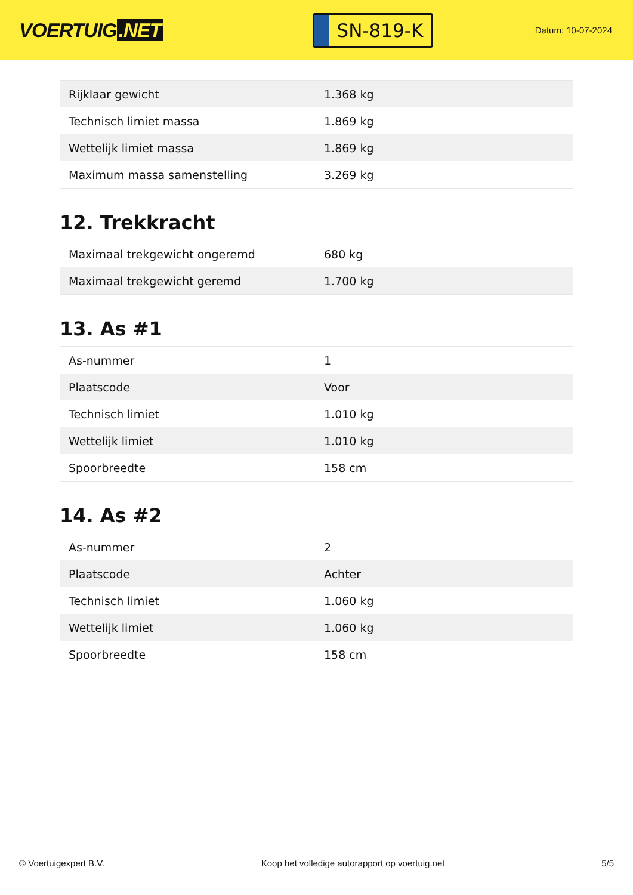VOERTUIG.NET
SN-819-K
Datum: 10-07-2024
| Rijklaar gewicht | 1.368 kg |
| Technisch limiet massa | 1.869 kg |
| Wettelijk limiet massa | 1.869 kg |
| Maximum massa samenstelling | 3.269 kg |
12. Trekkracht
| Maximaal trekgewicht ongeremd | 680 kg |
| Maximaal trekgewicht geremd | 1.700 kg |
13. As #1
| As-nummer | 1 |
| Plaatscode | Voor |
| Technisch limiet | 1.010 kg |
| Wettelijk limiet | 1.010 kg |
| Spoorbreedte | 158 cm |
14. As #2
| As-nummer | 2 |
| Plaatscode | Achter |
| Technisch limiet | 1.060 kg |
| Wettelijk limiet | 1.060 kg |
| Spoorbreedte | 158 cm |
© Voertuigexpert B.V. Koop het volledige autorapport op voertuig.net 5/5